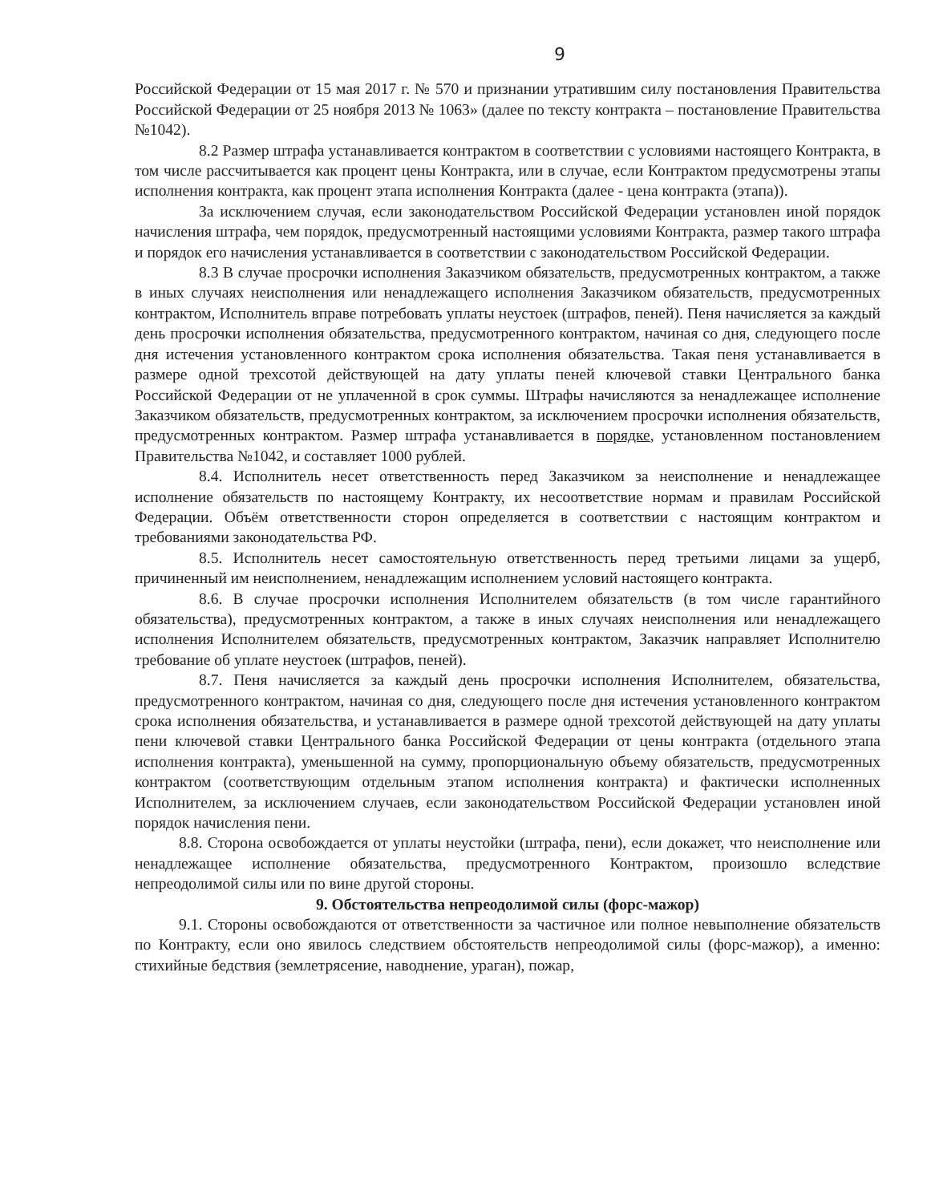9
Российской Федерации от 15 мая 2017 г. № 570 и признании утратившим силу постановления Правительства Российской Федерации от 25 ноября 2013 № 1063» (далее по тексту контракта – постановление Правительства №1042).
8.2 Размер штрафа устанавливается контрактом в соответствии с условиями настоящего Контракта, в том числе рассчитывается как процент цены Контракта, или в случае, если Контрактом предусмотрены этапы исполнения контракта, как процент этапа исполнения Контракта (далее - цена контракта (этапа)).
За исключением случая, если законодательством Российской Федерации установлен иной порядок начисления штрафа, чем порядок, предусмотренный настоящими условиями Контракта, размер такого штрафа и порядок его начисления устанавливается в соответствии с законодательством Российской Федерации.
8.3 В случае просрочки исполнения Заказчиком обязательств, предусмотренных контрактом, а также в иных случаях неисполнения или ненадлежащего исполнения Заказчиком обязательств, предусмотренных контрактом, Исполнитель вправе потребовать уплаты неустоек (штрафов, пеней). Пеня начисляется за каждый день просрочки исполнения обязательства, предусмотренного контрактом, начиная со дня, следующего после дня истечения установленного контрактом срока исполнения обязательства. Такая пеня устанавливается в размере одной трехсотой действующей на дату уплаты пеней ключевой ставки Центрального банка Российской Федерации от не уплаченной в срок суммы. Штрафы начисляются за ненадлежащее исполнение Заказчиком обязательств, предусмотренных контрактом, за исключением просрочки исполнения обязательств, предусмотренных контрактом. Размер штрафа устанавливается в порядке, установленном постановлением Правительства №1042, и составляет 1000 рублей.
8.4. Исполнитель несет ответственность перед Заказчиком за неисполнение и ненадлежащее исполнение обязательств по настоящему Контракту, их несоответствие нормам и правилам Российской Федерации. Объём ответственности сторон определяется в соответствии с настоящим контрактом и требованиями законодательства РФ.
8.5. Исполнитель несет самостоятельную ответственность перед третьими лицами за ущерб, причиненный им неисполнением, ненадлежащим исполнением условий настоящего контракта.
8.6. В случае просрочки исполнения Исполнителем обязательств (в том числе гарантийного обязательства), предусмотренных контрактом, а также в иных случаях неисполнения или ненадлежащего исполнения Исполнителем обязательств, предусмотренных контрактом, Заказчик направляет Исполнителю требование об уплате неустоек (штрафов, пеней).
8.7. Пеня начисляется за каждый день просрочки исполнения Исполнителем, обязательства, предусмотренного контрактом, начиная со дня, следующего после дня истечения установленного контрактом срока исполнения обязательства, и устанавливается в размере одной трехсотой действующей на дату уплаты пени ключевой ставки Центрального банка Российской Федерации от цены контракта (отдельного этапа исполнения контракта), уменьшенной на сумму, пропорциональную объему обязательств, предусмотренных контрактом (соответствующим отдельным этапом исполнения контракта) и фактически исполненных Исполнителем, за исключением случаев, если законодательством Российской Федерации установлен иной порядок начисления пени.
8.8. Сторона освобождается от уплаты неустойки (штрафа, пени), если докажет, что неисполнение или ненадлежащее исполнение обязательства, предусмотренного Контрактом, произошло вследствие непреодолимой силы или по вине другой стороны.
9. Обстоятельства непреодолимой силы (форс-мажор)
9.1. Стороны освобождаются от ответственности за частичное или полное невыполнение обязательств по Контракту, если оно явилось следствием обстоятельств непреодолимой силы (форс-мажор), а именно: стихийные бедствия (землетрясение, наводнение, ураган), пожар,